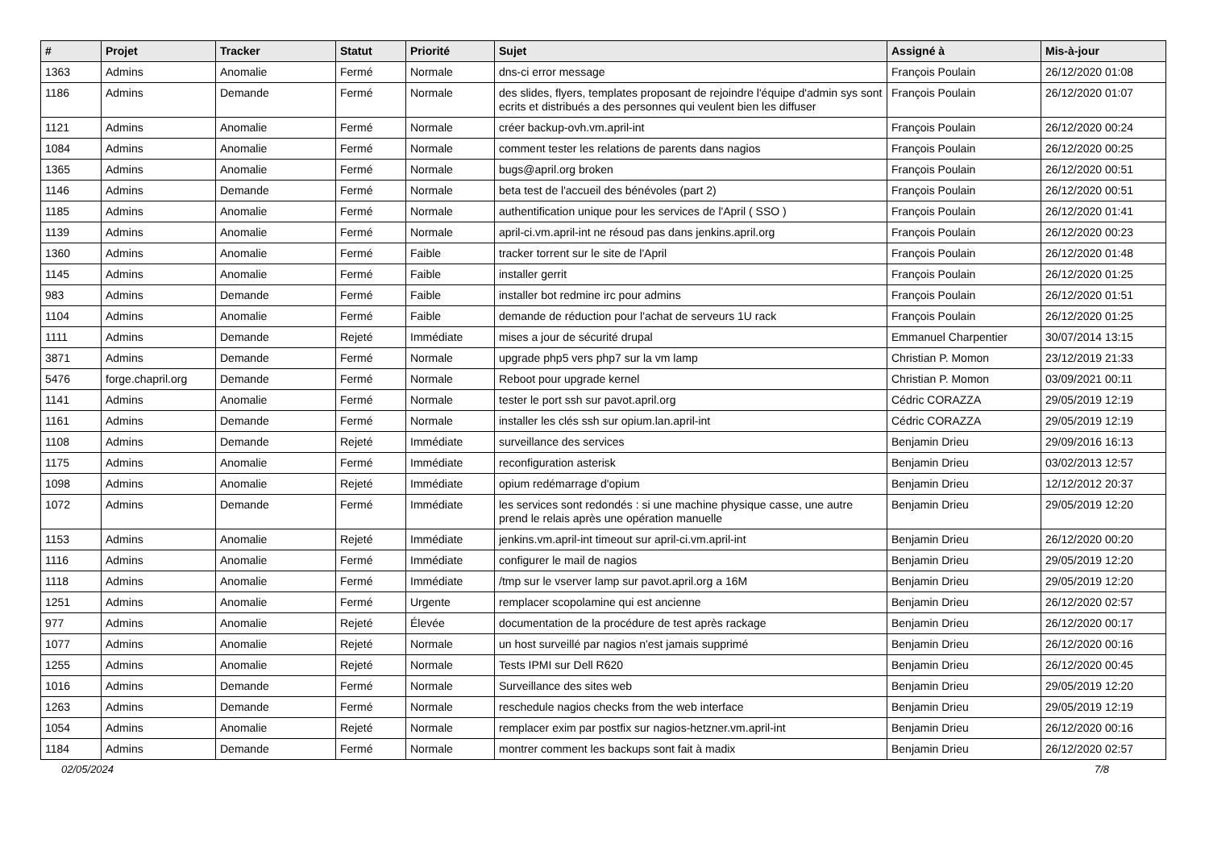| # | Projet | Tracker | Statut | Priorité | Sujet | Assigné à | Mis-à-jour |
| --- | --- | --- | --- | --- | --- | --- | --- |
| 1363 | Admins | Anomalie | Fermé | Normale | dns-ci error message | François Poulain | 26/12/2020 01:08 |
| 1186 | Admins | Demande | Fermé | Normale | des slides, flyers, templates proposant de rejoindre l'équipe d'admin sys sont ecrits et distribués a des personnes qui veulent bien les diffuser | François Poulain | 26/12/2020 01:07 |
| 1121 | Admins | Anomalie | Fermé | Normale | créer backup-ovh.vm.april-int | François Poulain | 26/12/2020 00:24 |
| 1084 | Admins | Anomalie | Fermé | Normale | comment tester les relations de parents dans nagios | François Poulain | 26/12/2020 00:25 |
| 1365 | Admins | Anomalie | Fermé | Normale | bugs@april.org broken | François Poulain | 26/12/2020 00:51 |
| 1146 | Admins | Demande | Fermé | Normale | beta test de l'accueil des bénévoles (part 2) | François Poulain | 26/12/2020 00:51 |
| 1185 | Admins | Anomalie | Fermé | Normale | authentification unique pour les services de l'April ( SSO ) | François Poulain | 26/12/2020 01:41 |
| 1139 | Admins | Anomalie | Fermé | Normale | april-ci.vm.april-int ne résoud pas dans jenkins.april.org | François Poulain | 26/12/2020 00:23 |
| 1360 | Admins | Anomalie | Fermé | Faible | tracker torrent sur le site de l'April | François Poulain | 26/12/2020 01:48 |
| 1145 | Admins | Anomalie | Fermé | Faible | installer gerrit | François Poulain | 26/12/2020 01:25 |
| 983 | Admins | Demande | Fermé | Faible | installer bot redmine irc pour admins | François Poulain | 26/12/2020 01:51 |
| 1104 | Admins | Anomalie | Fermé | Faible | demande de réduction pour l'achat de serveurs 1U rack | François Poulain | 26/12/2020 01:25 |
| 1111 | Admins | Demande | Rejeté | Immédiate | mises a jour de sécurité drupal | Emmanuel Charpentier | 30/07/2014 13:15 |
| 3871 | Admins | Demande | Fermé | Normale | upgrade php5 vers php7 sur la vm lamp | Christian P. Momon | 23/12/2019 21:33 |
| 5476 | forge.chapril.org | Demande | Fermé | Normale | Reboot pour upgrade kernel | Christian P. Momon | 03/09/2021 00:11 |
| 1141 | Admins | Anomalie | Fermé | Normale | tester le port ssh sur pavot.april.org | Cédric CORAZZA | 29/05/2019 12:19 |
| 1161 | Admins | Demande | Fermé | Normale | installer les clés ssh sur opium.lan.april-int | Cédric CORAZZA | 29/05/2019 12:19 |
| 1108 | Admins | Demande | Rejeté | Immédiate | surveillance des services | Benjamin Drieu | 29/09/2016 16:13 |
| 1175 | Admins | Anomalie | Fermé | Immédiate | reconfiguration asterisk | Benjamin Drieu | 03/02/2013 12:57 |
| 1098 | Admins | Anomalie | Rejeté | Immédiate | opium redémarrage d'opium | Benjamin Drieu | 12/12/2012 20:37 |
| 1072 | Admins | Demande | Fermé | Immédiate | les services sont redondés : si une machine physique casse, une autre prend le relais après une opération manuelle | Benjamin Drieu | 29/05/2019 12:20 |
| 1153 | Admins | Anomalie | Rejeté | Immédiate | jenkins.vm.april-int timeout sur april-ci.vm.april-int | Benjamin Drieu | 26/12/2020 00:20 |
| 1116 | Admins | Anomalie | Fermé | Immédiate | configurer le mail de nagios | Benjamin Drieu | 29/05/2019 12:20 |
| 1118 | Admins | Anomalie | Fermé | Immédiate | /tmp sur le vserver lamp sur pavot.april.org a 16M | Benjamin Drieu | 29/05/2019 12:20 |
| 1251 | Admins | Anomalie | Fermé | Urgente | remplacer scopolamine qui est ancienne | Benjamin Drieu | 26/12/2020 02:57 |
| 977 | Admins | Anomalie | Rejeté | Élevée | documentation de la procédure de test après rackage | Benjamin Drieu | 26/12/2020 00:17 |
| 1077 | Admins | Anomalie | Rejeté | Normale | un host surveillé par nagios n'est jamais supprimé | Benjamin Drieu | 26/12/2020 00:16 |
| 1255 | Admins | Anomalie | Rejeté | Normale | Tests IPMI sur Dell R620 | Benjamin Drieu | 26/12/2020 00:45 |
| 1016 | Admins | Demande | Fermé | Normale | Surveillance des sites web | Benjamin Drieu | 29/05/2019 12:20 |
| 1263 | Admins | Demande | Fermé | Normale | reschedule nagios checks from the web interface | Benjamin Drieu | 29/05/2019 12:19 |
| 1054 | Admins | Anomalie | Rejeté | Normale | remplacer exim par postfix sur nagios-hetzner.vm.april-int | Benjamin Drieu | 26/12/2020 00:16 |
| 1184 | Admins | Demande | Fermé | Normale | montrer comment les backups sont fait à madix | Benjamin Drieu | 26/12/2020 02:57 |
02/05/2024 7/8